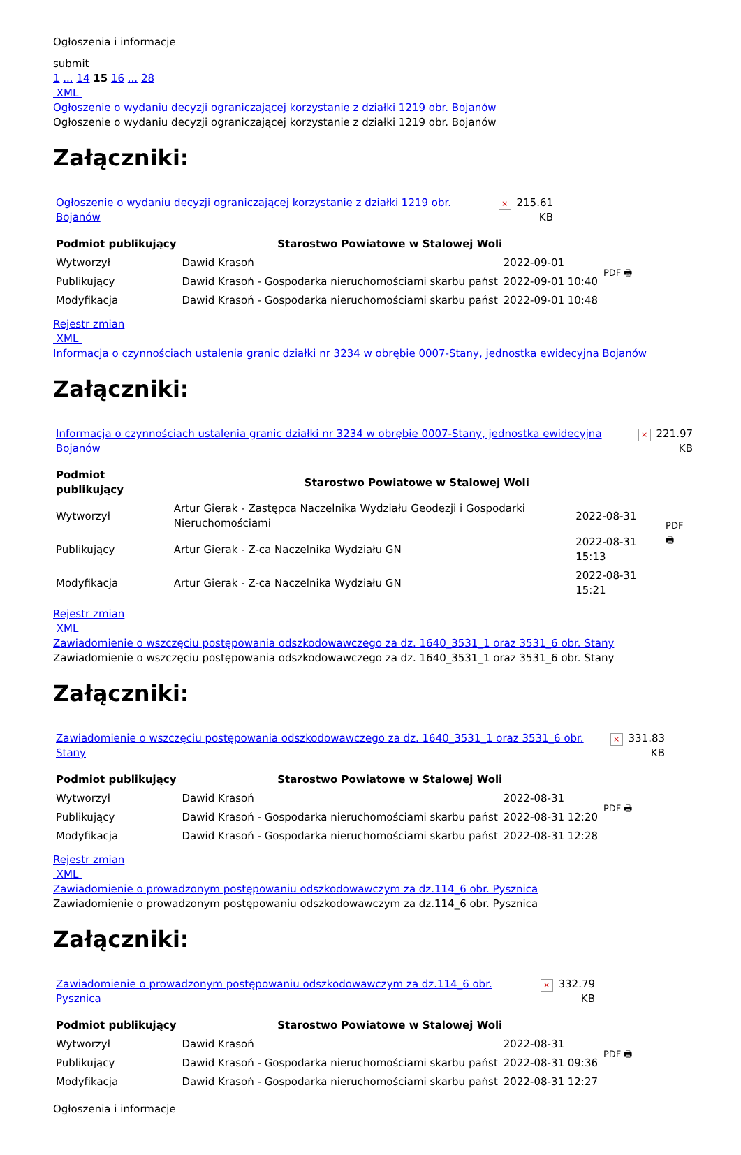Ogłoszenia i informacje
submit
1 ... 14 15 16 ... 28
XML
Ogłoszenie o wydaniu decyzji ograniczającej korzystanie z działki 1219 obr. Bojanów
Ogłoszenie o wydaniu decyzji ograniczającej korzystanie z działki 1219 obr. Bojanów
Załączniki:
| Ogłoszenie o wydaniu decyzji ograniczającej korzystanie z działki 1219 obr. Bojanów | × | 215.61 KB |
| Podmiot publikujący | Starostwo Powiatowe w Stalowej Woli | | PDF 🖶 |
| Wytworzył | Dawid Krasoń | 2022-09-01 | |
| Publikujący | Dawid Krasoń - Gospodarka nieruchomościami skarbu państ | 2022-09-01 10:40 | |
| Modyfikacja | Dawid Krasoń - Gospodarka nieruchomościami skarbu państ | 2022-09-01 10:48 | |
Rejestr zmian
XML
Informacja o czynnościach ustalenia granic działki nr 3234 w obrębie 0007-Stany, jednostka ewidecyjna Bojanów
Załączniki:
| Informacja o czynnościach ustalenia granic działki nr 3234 w obrębie 0007-Stany, jednostka ewidecyjna Bojanów | × | 221.97 KB |
| Podmiot publikujący | Starostwo Powiatowe w Stalowej Woli | | PDF 🖶 |
| Wytworzył | Artur Gierak - Zastępca Naczelnika Wydziału Geodezji i Gospodarki Nieruchomościami | 2022-08-31 | |
| Publikujący | Artur Gierak - Z-ca Naczelnika Wydziału GN | 2022-08-31 15:13 | |
| Modyfikacja | Artur Gierak - Z-ca Naczelnika Wydziału GN | 2022-08-31 15:21 | |
Rejestr zmian
XML
Zawiadomienie o wszczęciu postępowania odszkodowawczego za dz. 1640_3531_1 oraz 3531_6 obr. Stany
Zawiadomienie o wszczęciu postępowania odszkodowawczego za dz. 1640_3531_1 oraz 3531_6 obr. Stany
Załączniki:
| Zawiadomienie o wszczęciu postępowania odszkodowawczego za dz. 1640_3531_1 oraz 3531_6 obr. Stany | × | 331.83 KB |
| Podmiot publikujący | Starostwo Powiatowe w Stalowej Woli | | PDF 🖶 |
| Wytworzył | Dawid Krasoń | 2022-08-31 | |
| Publikujący | Dawid Krasoń - Gospodarka nieruchomościami skarbu państ | 2022-08-31 12:20 | |
| Modyfikacja | Dawid Krasoń - Gospodarka nieruchomościami skarbu państ | 2022-08-31 12:28 | |
Rejestr zmian
XML
Zawiadomienie o prowadzonym postępowaniu odszkodowawczym za dz.114_6 obr. Pysznica
Zawiadomienie o prowadzonym postępowaniu odszkodowawczym za dz.114_6 obr. Pysznica
Załączniki:
| Zawiadomienie o prowadzonym postępowaniu odszkodowawczym za dz.114_6 obr. Pysznica | × | 332.79 KB |
| Podmiot publikujący | Starostwo Powiatowe w Stalowej Woli | | PDF 🖶 |
| Wytworzył | Dawid Krasoń | 2022-08-31 | |
| Publikujący | Dawid Krasoń - Gospodarka nieruchomościami skarbu państ | 2022-08-31 09:36 | |
| Modyfikacja | Dawid Krasoń - Gospodarka nieruchomościami skarbu państ | 2022-08-31 12:27 | |
Ogłoszenia i informacje